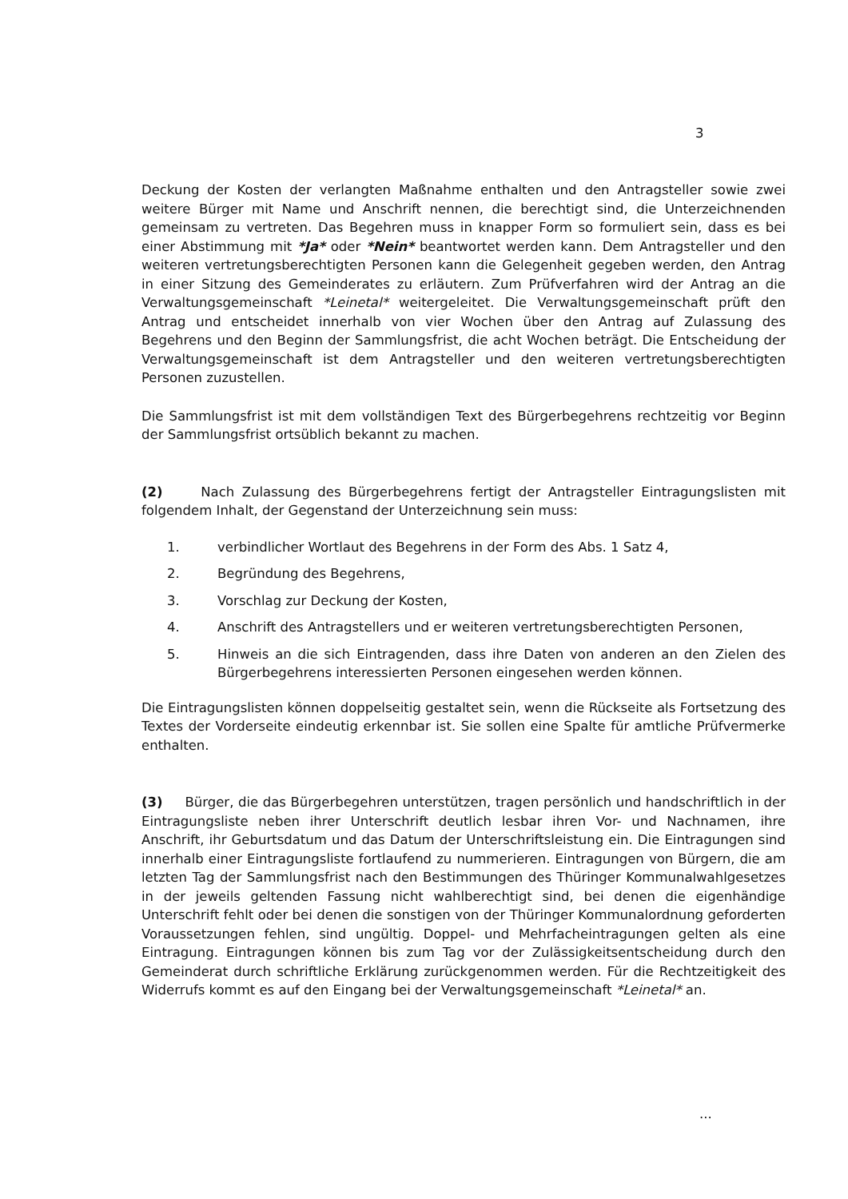3
Deckung der Kosten der verlangten Maßnahme enthalten und den Antragsteller sowie zwei weitere Bürger mit Name und Anschrift nennen, die berechtigt sind, die Unterzeichnenden gemeinsam zu vertreten. Das Begehren muss in knapper Form so formuliert sein, dass es bei einer Abstimmung mit *Ja* oder *Nein* beantwortet werden kann. Dem Antragsteller und den weiteren vertretungsberechtigten Personen kann die Gelegenheit gegeben werden, den Antrag in einer Sitzung des Gemeinderates zu erläutern. Zum Prüfverfahren wird der Antrag an die Verwaltungsgemeinschaft *Leinetal* weitergeleitet. Die Verwaltungsgemeinschaft prüft den Antrag und entscheidet innerhalb von vier Wochen über den Antrag auf Zulassung des Begehrens und den Beginn der Sammlungsfrist, die acht Wochen beträgt. Die Entscheidung der Verwaltungsgemeinschaft ist dem Antragsteller und den weiteren vertretungsberechtigten Personen zuzustellen.
Die Sammlungsfrist ist mit dem vollständigen Text des Bürgerbegehrens rechtzeitig vor Beginn der Sammlungsfrist ortsüblich bekannt zu machen.
(2) Nach Zulassung des Bürgerbegehrens fertigt der Antragsteller Eintragungslisten mit folgendem Inhalt, der Gegenstand der Unterzeichnung sein muss:
1. verbindlicher Wortlaut des Begehrens in der Form des Abs. 1 Satz 4,
2. Begründung des Begehrens,
3. Vorschlag zur Deckung der Kosten,
4. Anschrift des Antragstellers und er weiteren vertretungsberechtigten Personen,
5. Hinweis an die sich Eintragenden, dass ihre Daten von anderen an den Zielen des Bürgerbegehrens interessierten Personen eingesehen werden können.
Die Eintragungslisten können doppelseitig gestaltet sein, wenn die Rückseite als Fortsetzung des Textes der Vorderseite eindeutig erkennbar ist. Sie sollen eine Spalte für amtliche Prüfvermerke enthalten.
(3) Bürger, die das Bürgerbegehren unterstützen, tragen persönlich und handschriftlich in der Eintragungsliste neben ihrer Unterschrift deutlich lesbar ihren Vor- und Nachnamen, ihre Anschrift, ihr Geburtsdatum und das Datum der Unterschriftsleistung ein. Die Eintragungen sind innerhalb einer Eintragungsliste fortlaufend zu nummerieren. Eintragungen von Bürgern, die am letzten Tag der Sammlungsfrist nach den Bestimmungen des Thüringer Kommunalwahlgesetzes in der jeweils geltenden Fassung nicht wahlberechtigt sind, bei denen die eigenhändige Unterschrift fehlt oder bei denen die sonstigen von der Thüringer Kommunalordnung geforderten Voraussetzungen fehlen, sind ungültig. Doppel- und Mehrfacheintragungen gelten als eine Eintragung. Eintragungen können bis zum Tag vor der Zulässigkeitsentscheidung durch den Gemeinderat durch schriftliche Erklärung zurückgenommen werden. Für die Rechtzeitigkeit des Widerrufs kommt es auf den Eingang bei der Verwaltungsgemeinschaft *Leinetal* an.
...